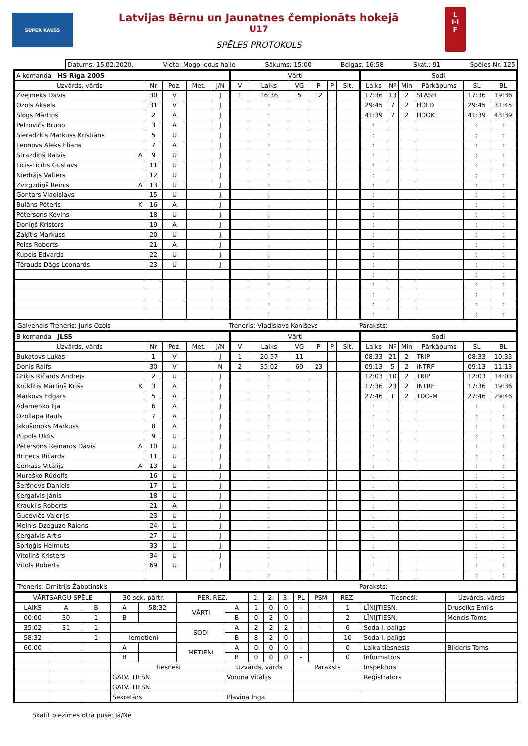SUPER KAUSS
Latvijas Bērnu un Jaunatnes čempionāts hokejā
U17
SPĒLES PROTOKOLS
L
I·I
F
Datums: 15.02.2020. Vieta: Mogo ledus halle Sākums: 15:00 Beigas: 16:58 Skat.: 91 Spēles Nr. 125
| A komanda HS Rīga 2005 | | | | | Vārti | | | | | | Sodi | | | | | |
| Uzvārds, vārds | Nr | Poz. | Met. | J/N | V | Laiks | VG | P | P | Sit. | Laiks | Nº | Min | Pārkāpums | SL | BL |
| Zvejnieks Dāvis | 30 | V | | J | 1 | 16:36 | 5 | 12 | | | 17:36 | 13 | 2 | SLASH | 17:36 | 19:36 |
| Ozols Aksels | 31 | V | | J | | : | | | | | 29:45 | 7 | 2 | HOLD | 29:45 | 31:45 |
| Slogs Mārtiņš | 2 | A | | J | | : | | | | | 41:39 | 7 | 2 | HOOK | 41:39 | 43:39 |
| Petrovičs Bruno | 3 | A | | J | | : | | | | | : | | | | : | : |
| Sieradzkis Markuss Kristiāns | 5 | U | | J | | : | | | | | : | | | | : | : |
| Ļeonovs Aleks Elians | 7 | A | | J | | : | | | | | : | | | | : | : |
| Strazdiņš Raivis A | 9 | U | | J | | : | | | | | : | | | | : | : |
| Līcis-Līcītis Gustavs | 11 | U | | J | | : | | | | | : | | | | : | : |
| Niedrājs Valters | 12 | U | | J | | : | | | | | : | | | | : | : |
| Zvirgzdiņš Reinis A | 13 | U | | J | | : | | | | | : | | | | : | : |
| Gontars Vladislavs | 15 | U | | J | | : | | | | | : | | | | : | : |
| Bulāns Pēteris K | 16 | A | | J | | : | | | | | : | | | | : | : |
| Pētersons Kevins | 18 | U | | J | | : | | | | | : | | | | : | : |
| Doniņš Kristers | 19 | A | | J | | : | | | | | : | | | | : | : |
| Zaķītis Markuss | 20 | U | | J | | : | | | | | : | | | | : | : |
| Polcs Roberts | 21 | A | | J | | : | | | | | : | | | | : | : |
| Kupcis Edvards | 22 | U | | J | | : | | | | | : | | | | : | : |
| Tērauds Dāgs Leonards | 23 | U | | J | | : | | | | | : | | | | : | : |
| | | | | | | : | | | | | : | | | | : | : |
| | | | | | | : | | | | | : | | | | : | : |
| | | | | | | : | | | | | : | | | | : | : |
| | | | | | | : | | | | | : | | | | : | : |
| | | | | | | : | | | | | : | | | | : | : |
Galvenais Treneris: Juris Ozols Treneris: Vladislavs Koniševs Paraksts:
| B komanda JLSS | | | | | Vārti | | | | | | Sodi | | | | | |
| Uzvārds, vārds | Nr | Poz. | Met. | J/N | V | Laiks | VG | P | P | Sit. | Laiks | Nº | Min | Pārkāpums | SL | BL |
| Bukatovs Lukas | 1 | V | | J | 1 | 20:57 | 11 | | | | 08:33 | 21 | 2 | TRIP | 08:33 | 10:33 |
| Donis Ralfs | 30 | V | | N | 2 | 35:02 | 69 | 23 | | | 09:13 | 5 | 2 | INTRF | 09:13 | 11:13 |
| Griķis Ričards Andrejs | 2 | U | | J | | : | | | | | 12:03 | 10 | 2 | TRIP | 12:03 | 14:03 |
| Krūklītis Mārtiņš Krišs K | 3 | A | | J | | : | | | | | 17:36 | 23 | 2 | INTRF | 17:36 | 19:36 |
| Markovs Edgars | 5 | A | | J | | : | | | | | 27:46 | T | 2 | TOO-M | 27:46 | 29:46 |
| Adamenko Ilja | 6 | A | | J | | : | | | | | : | | | | : | : |
| Ozollapa Rauls | 7 | A | | J | | : | | | | | : | | | | : | : |
| Jakušonoks Markuss | 8 | A | | J | | : | | | | | : | | | | : | : |
| Pūpols Uldis | 9 | U | | J | | : | | | | | : | | | | : | : |
| Pētersons Reinards Dāvis A | 10 | U | | J | | : | | | | | : | | | | : | : |
| Briņecs Ričards | 11 | U | | J | | : | | | | | : | | | | : | : |
| Čerkass Vitālijs A | 13 | U | | J | | : | | | | | : | | | | : | : |
| Muraško Rūdolfs | 16 | U | | J | | : | | | | | : | | | | : | : |
| Šeršņovs Daniels | 17 | U | | J | | : | | | | | : | | | | : | : |
| Ķergalvis Jānis | 18 | U | | J | | : | | | | | : | | | | : | : |
| Krauklis Roberts | 21 | A | | J | | : | | | | | : | | | | : | : |
| Gucevičs Valerijs | 23 | U | | J | | : | | | | | : | | | | : | : |
| Melnis-Dzeguze Raiens | 24 | U | | J | | : | | | | | : | | | | : | : |
| Ķergalvis Artis | 27 | U | | J | | : | | | | | : | | | | : | : |
| Spriņģis Helmuts | 33 | U | | J | | : | | | | | : | | | | : | : |
| Vītoliņš Kristers | 34 | U | | J | | : | | | | | : | | | | : | : |
| Vītols Roberts | 69 | U | | J | | : | | | | | : | | | | : | : |
| | | | | | | : | | | | | : | | | | : | : |
Treneris: Dmitrijs Žabotinskis Paraksts:
| VĀRTSARGU SPĒLE | | | 30 sek. pārtr. | | PER. REZ. | | 1. | 2. | 3. | PL | PSM | REZ. | Tiesneši: | Uzvārds, vārds |
| LAIKS | A | B | A | 58:32 | VĀRTI | A | 1 | 0 | 0 | - | - | 1 | LĪNIJTIESN. | Druseiks Emīls |
| 00:00 | 30 | 1 | B | | | B | 0 | 2 | 0 | - | - | 2 | LĪNIJTIESN. | Mencis Toms |
| 35:02 | 31 | 1 | | | SODI | A | 2 | 2 | 2 | - | - | 6 | Soda l. palīgs | |
| 58:32 | | 1 | Iemetieni | | | B | 8 | 2 | 0 | - | - | 10 | Soda l. palīgs | |
| 60:00 | | | A | | METIENI | A | 0 | 0 | 0 | - | | 0 | Laika tiesnesis | Bilderis Toms |
| | | | B | | | B | 0 | 0 | 0 | - | | 0 | Informators | |
| | | | Tiesneši | | | Uzvārds, vārds | | | | Paraksts | | | Inspektors | |
| | | | GALV. TIESN. | | | Vorona Vitālijs | | | | | | | Reģistrators | |
| | | | GALV. TIESN. | | | | | | | | | | | |
| | | | Sekretārs | | | Pļaviņa Inga | | | | | | | | |
Skatīt piezīmes otrā pusē: Jā/Nē